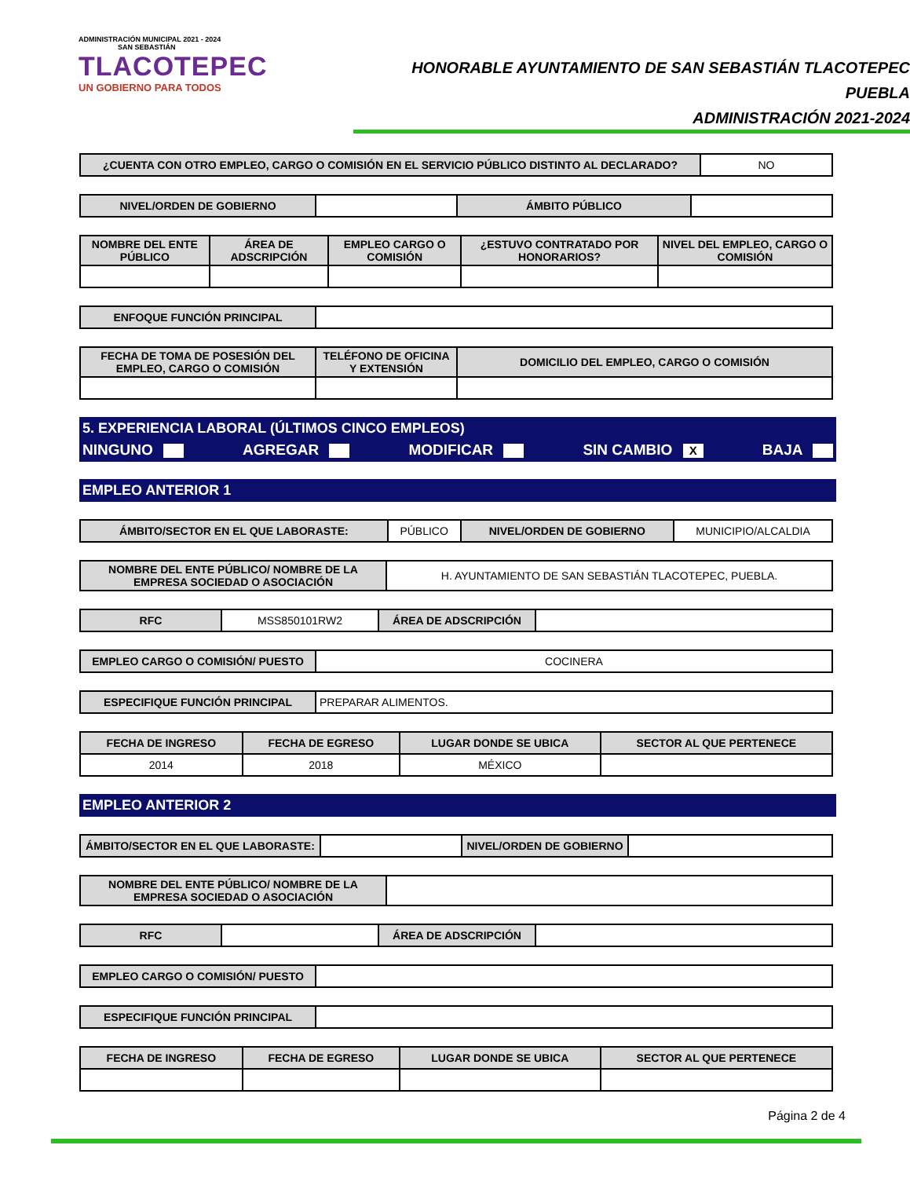ADMINISTRACIÓN MUNICIPAL 2021 - 2024
SAN SEBASTIÁN
TLACOTEPEC
UN GOBIERNO PARA TODOS
HONORABLE AYUNTAMIENTO DE SAN SEBASTIÁN TLACOTEPEC PUEBLA
ADMINISTRACIÓN 2021-2024
| ¿CUENTA CON OTRO EMPLEO, CARGO O COMISIÓN EN EL SERVICIO PÚBLICO DISTINTO AL DECLARADO? | NO |
| NIVEL/ORDEN DE GOBIERNO | | ÁMBITO PÚBLICO | |
| NOMBRE DEL ENTE PÚBLICO | ÁREA DE ADSCRIPCIÓN | EMPLEO CARGO O COMISIÓN | ¿ESTUVO CONTRATADO POR HONORARIOS? | NIVEL DEL EMPLEO, CARGO O COMISIÓN |
| --- | --- | --- | --- | --- |
| ENFOQUE FUNCIÓN PRINCIPAL | |
| FECHA DE TOMA DE POSESIÓN DEL EMPLEO, CARGO O COMISIÓN | TELÉFONO DE OFICINA Y EXTENSIÓN | DOMICILIO DEL EMPLEO, CARGO O COMISIÓN |
| --- | --- | --- |
5. EXPERIENCIA LABORAL (ÚLTIMOS CINCO EMPLEOS)
NINGUNO AGREGAR MODIFICAR SIN CAMBIO X BAJA
EMPLEO ANTERIOR 1
| ÁMBITO/SECTOR EN EL QUE LABORASTE: | PÚBLICO | NIVEL/ORDEN DE GOBIERNO | MUNICIPIO/ALCALDIA |
| NOMBRE DEL ENTE PÚBLICO/ NOMBRE DE LA EMPRESA SOCIEDAD O ASOCIACIÓN | H. AYUNTAMIENTO DE SAN SEBASTIÁN TLACOTEPEC, PUEBLA. |
| RFC | MSS850101RW2 | ÁREA DE ADSCRIPCIÓN | |
| EMPLEO CARGO O COMISIÓN/ PUESTO | COCINERA |
| ESPECIFIQUE FUNCIÓN PRINCIPAL | PREPARAR ALIMENTOS. |
| FECHA DE INGRESO | FECHA DE EGRESO | LUGAR DONDE SE UBICA | SECTOR AL QUE PERTENECE |
| --- | --- | --- | --- |
| 2014 | 2018 | MÉXICO | |
EMPLEO ANTERIOR 2
| ÁMBITO/SECTOR EN EL QUE LABORASTE: | | NIVEL/ORDEN DE GOBIERNO | |
| NOMBRE DEL ENTE PÚBLICO/ NOMBRE DE LA EMPRESA SOCIEDAD O ASOCIACIÓN | |
| RFC | | ÁREA DE ADSCRIPCIÓN | |
| EMPLEO CARGO O COMISIÓN/ PUESTO | |
| ESPECIFIQUE FUNCIÓN PRINCIPAL | |
| FECHA DE INGRESO | FECHA DE EGRESO | LUGAR DONDE SE UBICA | SECTOR AL QUE PERTENECE |
| --- | --- | --- | --- |
Página 2 de 4